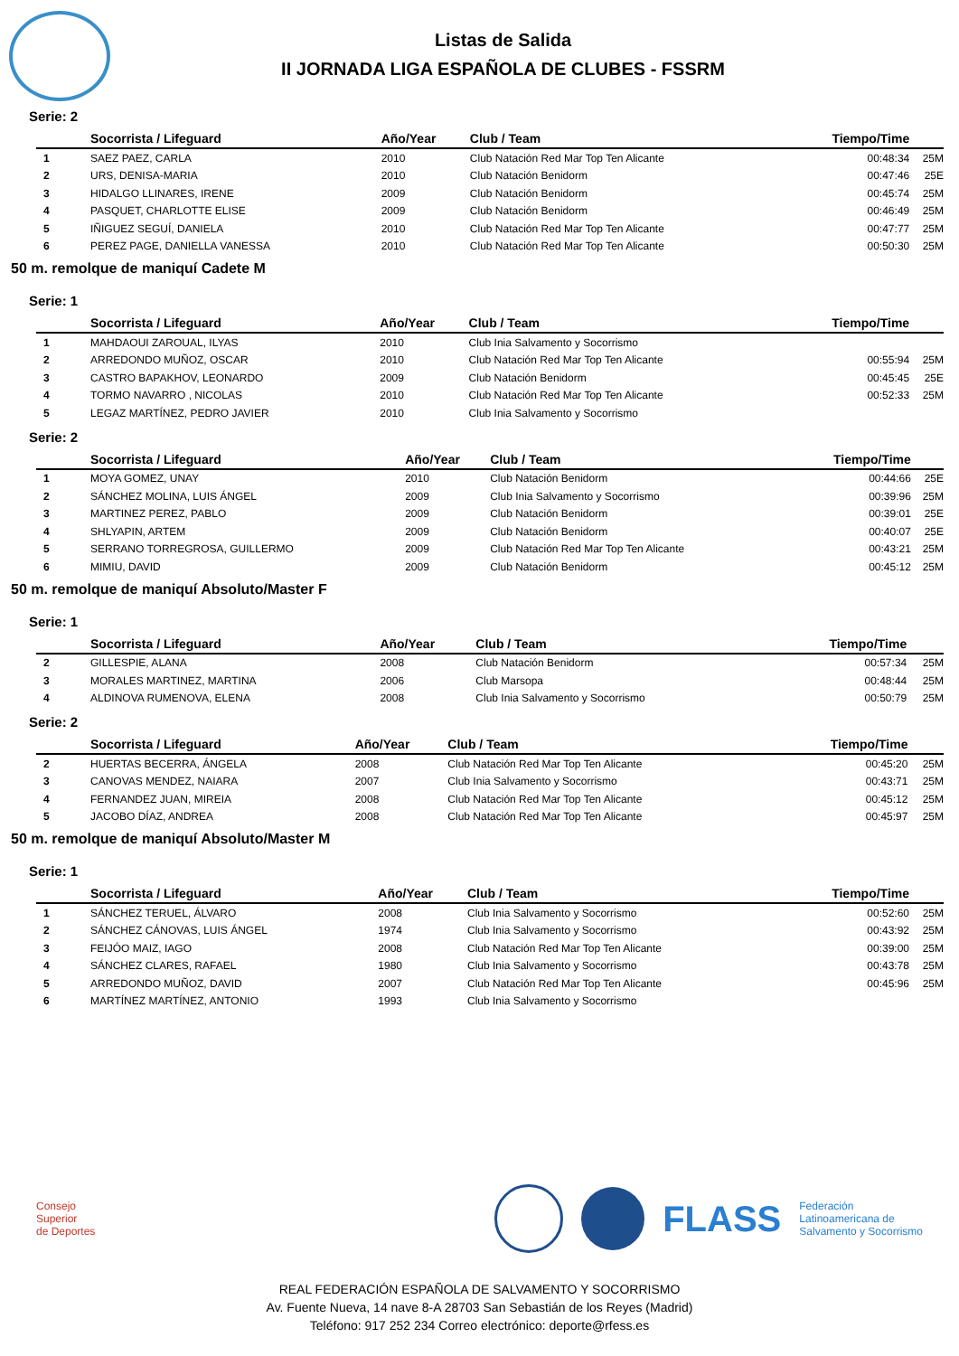Listas de Salida
II JORNADA LIGA ESPAÑOLA DE CLUBES - FSSRM
Serie: 2
| | Socorrista / Lifeguard | Año/Year | Club / Team | Tiempo/Time | |
| --- | --- | --- | --- | --- | --- |
| 1 | SAEZ PAEZ, CARLA | 2010 | Club Natación Red Mar Top Ten Alicante | 00:48:34 | 25M |
| 2 | URS, DENISA-MARIA | 2010 | Club Natación Benidorm | 00:47:46 | 25E |
| 3 | HIDALGO LLINARES, IRENE | 2009 | Club Natación Benidorm | 00:45:74 | 25M |
| 4 | PASQUET, CHARLOTTE ELISE | 2009 | Club Natación Benidorm | 00:46:49 | 25M |
| 5 | IÑIGUEZ SEGUÍ, DANIELA | 2010 | Club Natación Red Mar Top Ten Alicante | 00:47:77 | 25M |
| 6 | PEREZ PAGE, DANIELLA VANESSA | 2010 | Club Natación Red Mar Top Ten Alicante | 00:50:30 | 25M |
50 m. remolque de maniquí Cadete M
Serie: 1
| | Socorrista / Lifeguard | Año/Year | Club / Team | Tiempo/Time | |
| --- | --- | --- | --- | --- | --- |
| 1 | MAHDAOUI ZAROUAL, ILYAS | 2010 | Club Inia Salvamento y Socorrismo | | |
| 2 | ARREDONDO MUÑOZ, OSCAR | 2010 | Club Natación Red Mar Top Ten Alicante | 00:55:94 | 25M |
| 3 | CASTRO BAPAKHOV, LEONARDO | 2009 | Club Natación Benidorm | 00:45:45 | 25E |
| 4 | TORMO NAVARRO , NICOLAS | 2010 | Club Natación Red Mar Top Ten Alicante | 00:52:33 | 25M |
| 5 | LEGAZ MARTÍNEZ, PEDRO JAVIER | 2010 | Club Inia Salvamento y Socorrismo | | |
Serie: 2
| | Socorrista / Lifeguard | Año/Year | Club / Team | Tiempo/Time | |
| --- | --- | --- | --- | --- | --- |
| 1 | MOYA GOMEZ, UNAY | 2010 | Club Natación Benidorm | 00:44:66 | 25E |
| 2 | SÁNCHEZ MOLINA, LUIS ÁNGEL | 2009 | Club Inia Salvamento y Socorrismo | 00:39:96 | 25M |
| 3 | MARTINEZ PEREZ, PABLO | 2009 | Club Natación Benidorm | 00:39:01 | 25E |
| 4 | SHLYAPIN, ARTEM | 2009 | Club Natación Benidorm | 00:40:07 | 25E |
| 5 | SERRANO TORREGROSA, GUILLERMO | 2009 | Club Natación Red Mar Top Ten Alicante | 00:43:21 | 25M |
| 6 | MIMIU, DAVID | 2009 | Club Natación Benidorm | 00:45:12 | 25M |
50 m. remolque de maniquí Absoluto/Master F
Serie: 1
| | Socorrista / Lifeguard | Año/Year | Club / Team | Tiempo/Time | |
| --- | --- | --- | --- | --- | --- |
| 2 | GILLESPIE, ALANA | 2008 | Club Natación Benidorm | 00:57:34 | 25M |
| 3 | MORALES MARTINEZ, MARTINA | 2006 | Club Marsopa | 00:48:44 | 25M |
| 4 | ALDINOVA RUMENOVA, ELENA | 2008 | Club Inia Salvamento y Socorrismo | 00:50:79 | 25M |
Serie: 2
| | Socorrista / Lifeguard | Año/Year | Club / Team | Tiempo/Time | |
| --- | --- | --- | --- | --- | --- |
| 2 | HUERTAS BECERRA, ÁNGELA | 2008 | Club Natación Red Mar Top Ten Alicante | 00:45:20 | 25M |
| 3 | CANOVAS MENDEZ, NAIARA | 2007 | Club Inia Salvamento y Socorrismo | 00:43:71 | 25M |
| 4 | FERNANDEZ JUAN, MIREIA | 2008 | Club Natación Red Mar Top Ten Alicante | 00:45:12 | 25M |
| 5 | JACOBO DÍAZ, ANDREA | 2008 | Club Natación Red Mar Top Ten Alicante | 00:45:97 | 25M |
50 m. remolque de maniquí Absoluto/Master M
Serie: 1
| | Socorrista / Lifeguard | Año/Year | Club / Team | Tiempo/Time | |
| --- | --- | --- | --- | --- | --- |
| 1 | SÁNCHEZ TERUEL, ÁLVARO | 2008 | Club Inia Salvamento y Socorrismo | 00:52:60 | 25M |
| 2 | SÁNCHEZ CÁNOVAS, LUIS ÁNGEL | 1974 | Club Inia Salvamento y Socorrismo | 00:43:92 | 25M |
| 3 | FEIJÓO MAIZ, IAGO | 2008 | Club Natación Red Mar Top Ten Alicante | 00:39:00 | 25M |
| 4 | SÁNCHEZ CLARES, RAFAEL | 1980 | Club Inia Salvamento y Socorrismo | 00:43:78 | 25M |
| 5 | ARREDONDO MUÑOZ, DAVID | 2007 | Club Natación Red Mar Top Ten Alicante | 00:45:96 | 25M |
| 6 | MARTÍNEZ MARTÍNEZ, ANTONIO | 1993 | Club Inia Salvamento y Socorrismo | | |
Consejo
Superior
de Deportes
FLASS Federación
Latinoamericana de
Salvamento y Socorrismo
REAL FEDERACIÓN ESPAÑOLA DE SALVAMENTO Y SOCORRISMO
Av. Fuente Nueva, 14 nave 8-A 28703 San Sebastián de los Reyes (Madrid)
Teléfono: 917 252 234 Correo electrónico: deporte@rfess.es